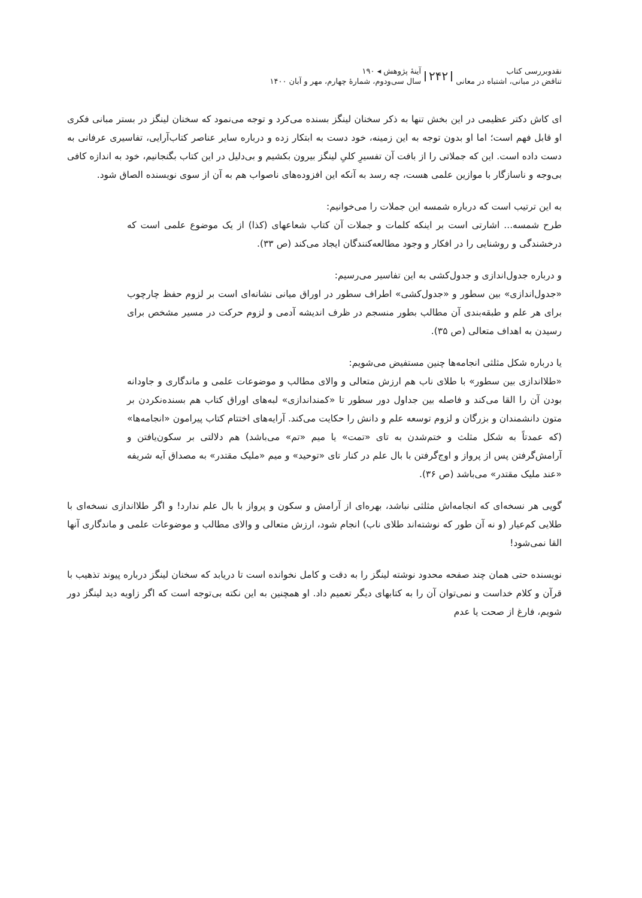نقدوبررسی کتاب
تناقض در مبانی، اشتباه در معانی
۲۴۲
آینهٔ پژوهش ◂ ۱۹۰
سال سی‌ودوم، شمارهٔ چهارم، مهر و آبان ۱۴۰۰
ای کاش دکتر عظیمی در این بخش تنها به ذکر سخنان لینگز بسنده می‌کرد و توجه می‌نمود که سخنان لینگز در بستر مبانی فکری او قابل فهم است؛ اما او بدون توجه به این زمینه، خود دست به ابتکار زده و درباره سایر عناصر کتاب‌آرایی، تفاسیری عرفانی به دست داده است. این که جملاتی را از بافت آن تفسیرِ کلیِ لینگز بیرون بکشیم و بی‌دلیل در این کتاب بگنجانیم، خود به اندازه کافی بی‌وجه و ناسازگار با موازین علمی هست، چه رسد به آنکه این افزوده‌های ناصواب هم به آن از سوی نویسنده الصاق شود.
به این ترتیب است که درباره شمسه این جملات را می‌خوانیم:
طرح شمسه... اشارتی است بر اینکه کلمات و جملات آن کتاب شعاعهای (کذا) از یک موضوع علمی است که درخشندگی و روشنایی را در افکار و وجود مطالعه‌کنندگان ایجاد می‌کند (ص ۳۳).
و درباره جدول‌اندازی و جدول‌کشی به این تفاسیر می‌رسیم:
«جدول‌اندازی» بین سطور و «جدول‌کشی» اطراف سطور در اوراق میانی نشانه‌ای است بر لزوم حفظ چارچوب برای هر علم و طبقه‌بندی آن مطالب بطور منسجم در ظرف اندیشه آدمی و لزوم حرکت در مسیر مشخص برای رسیدن به اهداف متعالی (ص ۳۵).
یا درباره شکل مثلثی انجامه‌ها چنین مستفیض می‌شویم:
«طلااندازی بین سطور» با طلای ناب هم ارزش متعالی و والای مطالب و موضوعات علمی و ماندگاری و جاودانه بودن آن را القا می‌کند و فاصله بین جداول دور سطور تا «کمنداندازی» لبه‌های اوراق کتاب هم بسنده‌نکردن بر متون دانشمندان و بزرگان و لزوم توسعه علم و دانش را حکایت می‌کند. آرایه‌های اختتام کتاب پیرامون «انجامه‌ها» (که عمدتاً به شکل مثلث و ختم‌شدن به تای «تمت» یا میم «تم» می‌باشد) هم دلالتی بر سکون‌یافتن و آرامش‌گرفتن پس از پرواز و اوج‌گرفتن با بال علم در کنار تای «توحید» و میم «ملیک مقتدر» به مصداق آیه شریفه «عند ملیک مقتدر» می‌باشد (ص ۳۶).
گویی هر نسخه‌ای که انجامه‌اش مثلثی نباشد، بهره‌ای از آرامش و سکون و پرواز با بال علم ندارد! و اگر طلااندازی نسخه‌ای با طلایی کم‌عیار (و نه آن طور که نوشته‌اند طلای ناب) انجام شود، ارزش متعالی و والای مطالب و موضوعات علمی و ماندگاری آنها القا نمی‌شود!
نویسنده حتی همان چند صفحه محدود نوشته لینگز را به دقت و کامل نخوانده است تا دریابد که سخنان لینگز درباره پیوند تذهیب با قرآن و کلام خداست و نمی‌توان آن را به کتابهای دیگر تعمیم داد. او همچنین به این نکته بی‌توجه است که اگر زاویه دید لینگز دور شویم، فارغ از صحت یا عدم